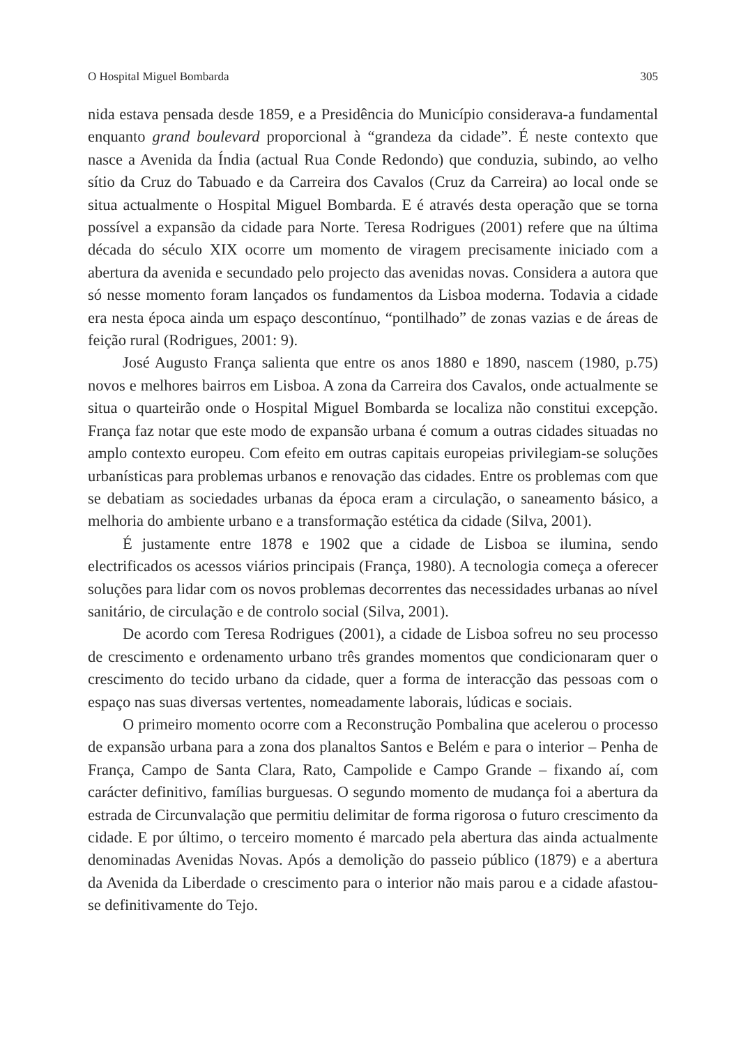O Hospital Miguel Bombarda 305
nida estava pensada desde 1859, e a Presidência do Município considerava-a fundamental enquanto grand boulevard proporcional à “grandeza da cidade”. É neste contexto que nasce a Avenida da Índia (actual Rua Conde Redondo) que conduzia, subindo, ao velho sítio da Cruz do Tabuado e da Carreira dos Cavalos (Cruz da Carreira) ao local onde se situa actualmente o Hospital Miguel Bombarda. E é através desta operação que se torna possível a expansão da cidade para Norte. Teresa Rodrigues (2001) refere que na última década do século XIX ocorre um momento de viragem precisamente iniciado com a abertura da avenida e secundado pelo projecto das avenidas novas. Considera a autora que só nesse momento foram lançados os fundamentos da Lisboa moderna. Todavia a cidade era nesta época ainda um espaço descontínuo, “pontilhado” de zonas vazias e de áreas de feição rural (Rodrigues, 2001: 9).
José Augusto França salienta que entre os anos 1880 e 1890, nascem (1980, p.75) novos e melhores bairros em Lisboa. A zona da Carreira dos Cavalos, onde actualmente se situa o quarteirão onde o Hospital Miguel Bombarda se localiza não constitui excepção. França faz notar que este modo de expansão urbana é comum a outras cidades situadas no amplo contexto europeu. Com efeito em outras capitais europeias privilegiam-se soluções urbanísticas para problemas urbanos e renovação das cidades. Entre os problemas com que se debatiam as sociedades urbanas da época eram a circulação, o saneamento básico, a melhoria do ambiente urbano e a transformação estética da cidade (Silva, 2001).
É justamente entre 1878 e 1902 que a cidade de Lisboa se ilumina, sendo electrificados os acessos viários principais (França, 1980). A tecnologia começa a oferecer soluções para lidar com os novos problemas decorrentes das necessidades urbanas ao nível sanitário, de circulação e de controlo social (Silva, 2001).
De acordo com Teresa Rodrigues (2001), a cidade de Lisboa sofreu no seu processo de crescimento e ordenamento urbano três grandes momentos que condicionaram quer o crescimento do tecido urbano da cidade, quer a forma de interacção das pessoas com o espaço nas suas diversas vertentes, nomeadamente laborais, lúdicas e sociais.
O primeiro momento ocorre com a Reconstrução Pombalina que acelerou o processo de expansão urbana para a zona dos planaltos Santos e Belém e para o interior – Penha de França, Campo de Santa Clara, Rato, Campolide e Campo Grande – fixando aí, com carácter definitivo, famílias burguesas. O segundo momento de mudança foi a abertura da estrada de Circunvalação que permitiu delimitar de forma rigorosa o futuro crescimento da cidade. E por último, o terceiro momento é marcado pela abertura das ainda actualmente denominadas Avenidas Novas. Após a demolição do passeio público (1879) e a abertura da Avenida da Liberdade o crescimento para o interior não mais parou e a cidade afastou-se definitivamente do Tejo.